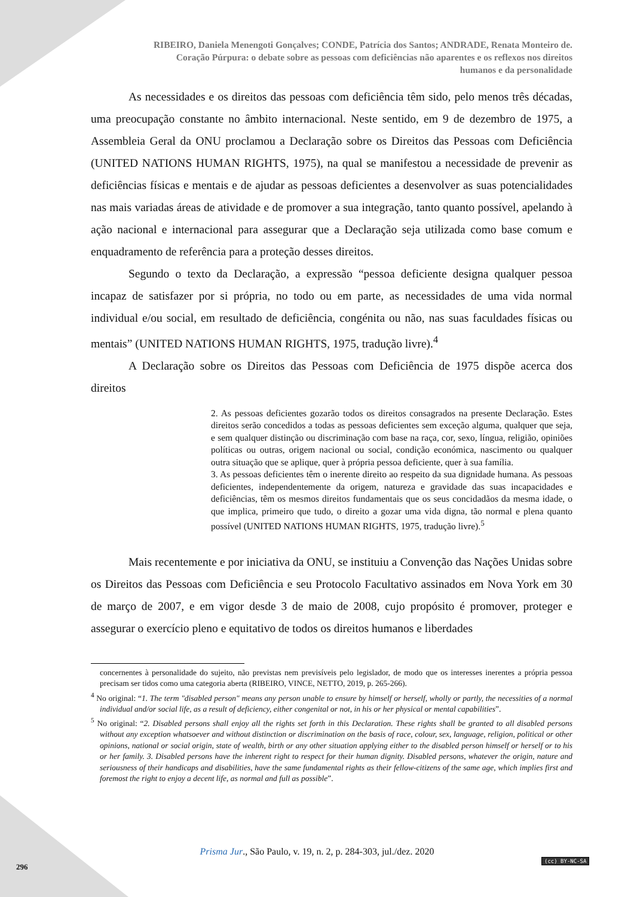RIBEIRO, Daniela Menengoti Gonçalves; CONDE, Patrícia dos Santos; ANDRADE, Renata Monteiro de.
Coração Púrpura: o debate sobre as pessoas com deficiências não aparentes e os reflexos nos direitos
humanos e da personalidade
As necessidades e os direitos das pessoas com deficiência têm sido, pelo menos três décadas, uma preocupação constante no âmbito internacional. Neste sentido, em 9 de dezembro de 1975, a Assembleia Geral da ONU proclamou a Declaração sobre os Direitos das Pessoas com Deficiência (UNITED NATIONS HUMAN RIGHTS, 1975), na qual se manifestou a necessidade de prevenir as deficiências físicas e mentais e de ajudar as pessoas deficientes a desenvolver as suas potencialidades nas mais variadas áreas de atividade e de promover a sua integração, tanto quanto possível, apelando à ação nacional e internacional para assegurar que a Declaração seja utilizada como base comum e enquadramento de referência para a proteção desses direitos.
Segundo o texto da Declaração, a expressão “pessoa deficiente designa qualquer pessoa incapaz de satisfazer por si própria, no todo ou em parte, as necessidades de uma vida normal individual e/ou social, em resultado de deficiência, congénita ou não, nas suas faculdades físicas ou mentais” (UNITED NATIONS HUMAN RIGHTS, 1975, tradução livre).<sup>4</sup>
A Declaração sobre os Direitos das Pessoas com Deficiência de 1975 dispõe acerca dos direitos
2. As pessoas deficientes gozarão todos os direitos consagrados na presente Declaração. Estes direitos serão concedidos a todas as pessoas deficientes sem exceção alguma, qualquer que seja, e sem qualquer distinção ou discriminação com base na raça, cor, sexo, língua, religião, opiniões políticas ou outras, origem nacional ou social, condição económica, nascimento ou qualquer outra situação que se aplique, quer à própria pessoa deficiente, quer à sua família.
3. As pessoas deficientes têm o inerente direito ao respeito da sua dignidade humana. As pessoas deficientes, independentemente da origem, natureza e gravidade das suas incapacidades e deficiências, têm os mesmos direitos fundamentais que os seus concidadãos da mesma idade, o que implica, primeiro que tudo, o direito a gozar uma vida digna, tão normal e plena quanto possível (UNITED NATIONS HUMAN RIGHTS, 1975, tradução livre).<sup>5</sup>
Mais recentemente e por iniciativa da ONU, se instituiu a Convenção das Nações Unidas sobre os Direitos das Pessoas com Deficiência e seu Protocolo Facultativo assinados em Nova York em 30 de março de 2007, e em vigor desde 3 de maio de 2008, cujo propósito é promover, proteger e assegurar o exercício pleno e equitativo de todos os direitos humanos e liberdades
concernentes à personalidade do sujeito, não previstas nem previsíveis pelo legislador, de modo que os interesses inerentes a própria pessoa precisam ser tidos como uma categoria aberta (RIBEIRO, VINCE, NETTO, 2019, p. 265-266).
<sup>4</sup> No original: “1. The term "disabled person" means any person unable to ensure by himself or herself, wholly or partly, the necessities of a normal individual and/or social life, as a result of deficiency, either congenital or not, in his or her physical or mental capabilities”.
<sup>5</sup> No original: “2. Disabled persons shall enjoy all the rights set forth in this Declaration. These rights shall be granted to all disabled persons without any exception whatsoever and without distinction or discrimination on the basis of race, colour, sex, language, religion, political or other opinions, national or social origin, state of wealth, birth or any other situation applying either to the disabled person himself or herself or to his or her family. 3. Disabled persons have the inherent right to respect for their human dignity. Disabled persons, whatever the origin, nature and seriousness of their handicaps and disabilities, have the same fundamental rights as their fellow-citizens of the same age, which implies first and foremost the right to enjoy a decent life, as normal and full as possible”.
Prisma Jur., São Paulo, v. 19, n. 2, p. 284-303, jul./dez. 2020
296
(cc) BY-NC-SA